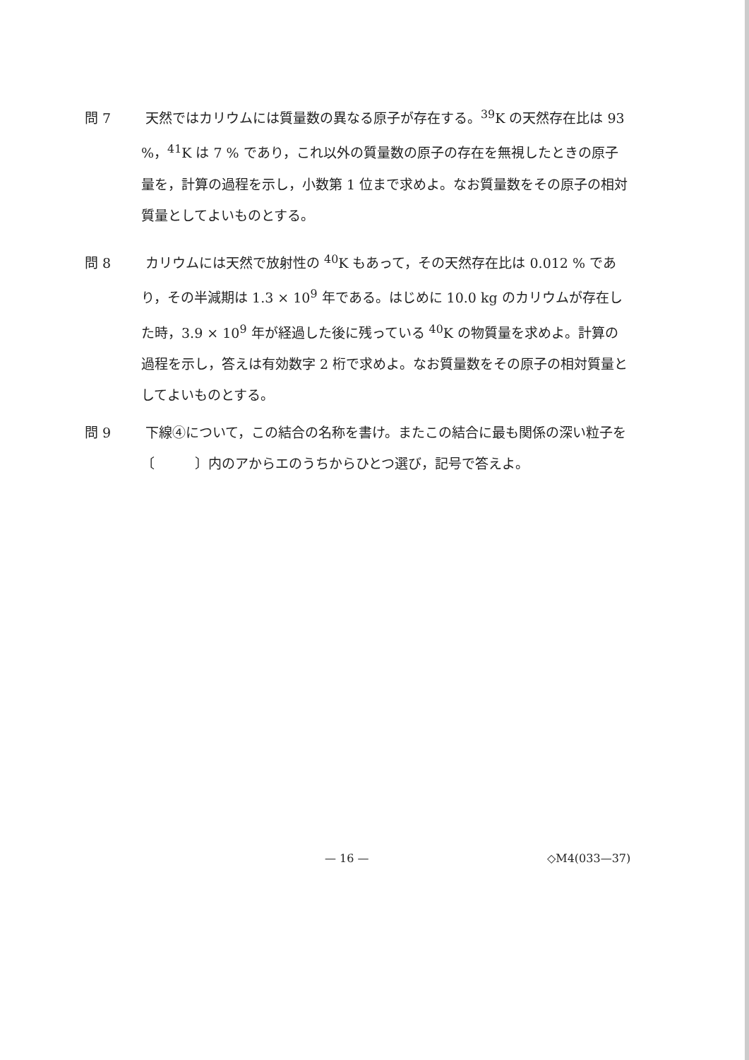問 7 天然ではカリウムには質量数の異なる原子が存在する。<sup>39</sup>K の天然存在比は 93 %，<sup>41</sup>K は 7 % であり，これ以外の質量数の原子の存在を無視したときの原子量を，計算の過程を示し，小数第 1 位まで求めよ。なお質量数をその原子の相対質量としてよいものとする。
問 8 カリウムには天然で放射性の <sup>40</sup>K もあって，その天然存在比は 0.012 % であり，その半減期は 1.3 × 10<sup>9</sup> 年である。はじめに 10.0 kg のカリウムが存在した時，3.9 × 10<sup>9</sup> 年が経過した後に残っている <sup>40</sup>K の物質量を求めよ。計算の過程を示し，答えは有効数字 2 桁で求めよ。なお質量数をその原子の相対質量としてよいものとする。
問 9 下線④について，この結合の名称を書け。またこの結合に最も関係の深い粒子を〔　　　〕内のアからエのうちからひとつ選び，記号で答えよ。
— 16 — ◇M4(033—37)